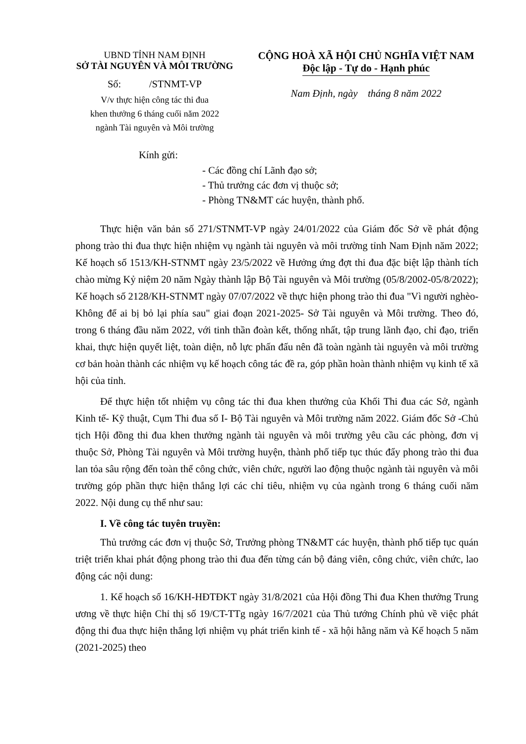UBND TỈNH NAM ĐỊNH
SỞ TÀI NGUYÊN VÀ MÔI TRƯỜNG
Số: /STNMT-VP
V/v thực hiện công tác thi đua
khen thưởng 6 tháng cuối năm 2022
ngành Tài nguyên và Môi trường
CỘNG HOÀ XÃ HỘI CHỦ NGHĨA VIỆT NAM
Độc lập - Tự do - Hạnh phúc
Nam Định, ngày tháng 8 năm 2022
Kính gửi:
- Các đồng chí Lãnh đạo sở;
- Thủ trưởng các đơn vị thuộc sở;
- Phòng TN&MT các huyện, thành phố.
Thực hiện văn bản số 271/STNMT-VP ngày 24/01/2022 của Giám đốc Sở về phát động phong trào thi đua thực hiện nhiệm vụ ngành tài nguyên và môi trường tỉnh Nam Định năm 2022; Kế hoạch số 1513/KH-STNMT ngày 23/5/2022 về Hưởng ứng đợt thi đua đặc biệt lập thành tích chào mừng Kỷ niệm 20 năm Ngày thành lập Bộ Tài nguyên và Môi trường (05/8/2002-05/8/2022); Kế hoạch số 2128/KH-STNMT ngày 07/07/2022 về thực hiện phong trào thi đua "Vì người nghèo-Không để ai bị bỏ lại phía sau" giai đoạn 2021-2025- Sở Tài nguyên và Môi trường. Theo đó, trong 6 tháng đầu năm 2022, với tinh thần đoàn kết, thống nhất, tập trung lãnh đạo, chỉ đạo, triển khai, thực hiện quyết liệt, toàn diện, nỗ lực phấn đấu nên đã toàn ngành tài nguyên và môi trường cơ bản hoàn thành các nhiệm vụ kế hoạch công tác đề ra, góp phần hoàn thành nhiệm vụ kinh tế xã hội của tỉnh.
Để thực hiện tốt nhiệm vụ công tác thi đua khen thưởng của Khối Thi đua các Sở, ngành Kinh tế- Kỹ thuật, Cụm Thi đua số I- Bộ Tài nguyên và Môi trường năm 2022. Giám đốc Sở -Chủ tịch Hội đồng thi đua khen thưởng ngành tài nguyên và môi trường yêu cầu các phòng, đơn vị thuộc Sở, Phòng Tài nguyên và Môi trường huyện, thành phố tiếp tục thúc đẩy phong trào thi đua lan tỏa sâu rộng đến toàn thể công chức, viên chức, người lao động thuộc ngành tài nguyên và môi trường góp phần thực hiện thắng lợi các chỉ tiêu, nhiệm vụ của ngành trong 6 tháng cuối năm 2022. Nội dung cụ thể như sau:
I. Về công tác tuyên truyền:
Thủ trưởng các đơn vị thuộc Sở, Trưởng phòng TN&MT các huyện, thành phố tiếp tục quán triệt triển khai phát động phong trào thi đua đến từng cán bộ đảng viên, công chức, viên chức, lao động các nội dung:
1. Kế hoạch số 16/KH-HĐTĐKT ngày 31/8/2021 của Hội đồng Thi đua Khen thưởng Trung ương về thực hiện Chỉ thị số 19/CT-TTg ngày 16/7/2021 của Thủ tướng Chính phủ về việc phát động thi đua thực hiện thắng lợi nhiệm vụ phát triển kinh tế - xã hội hằng năm và Kế hoạch 5 năm (2021-2025) theo